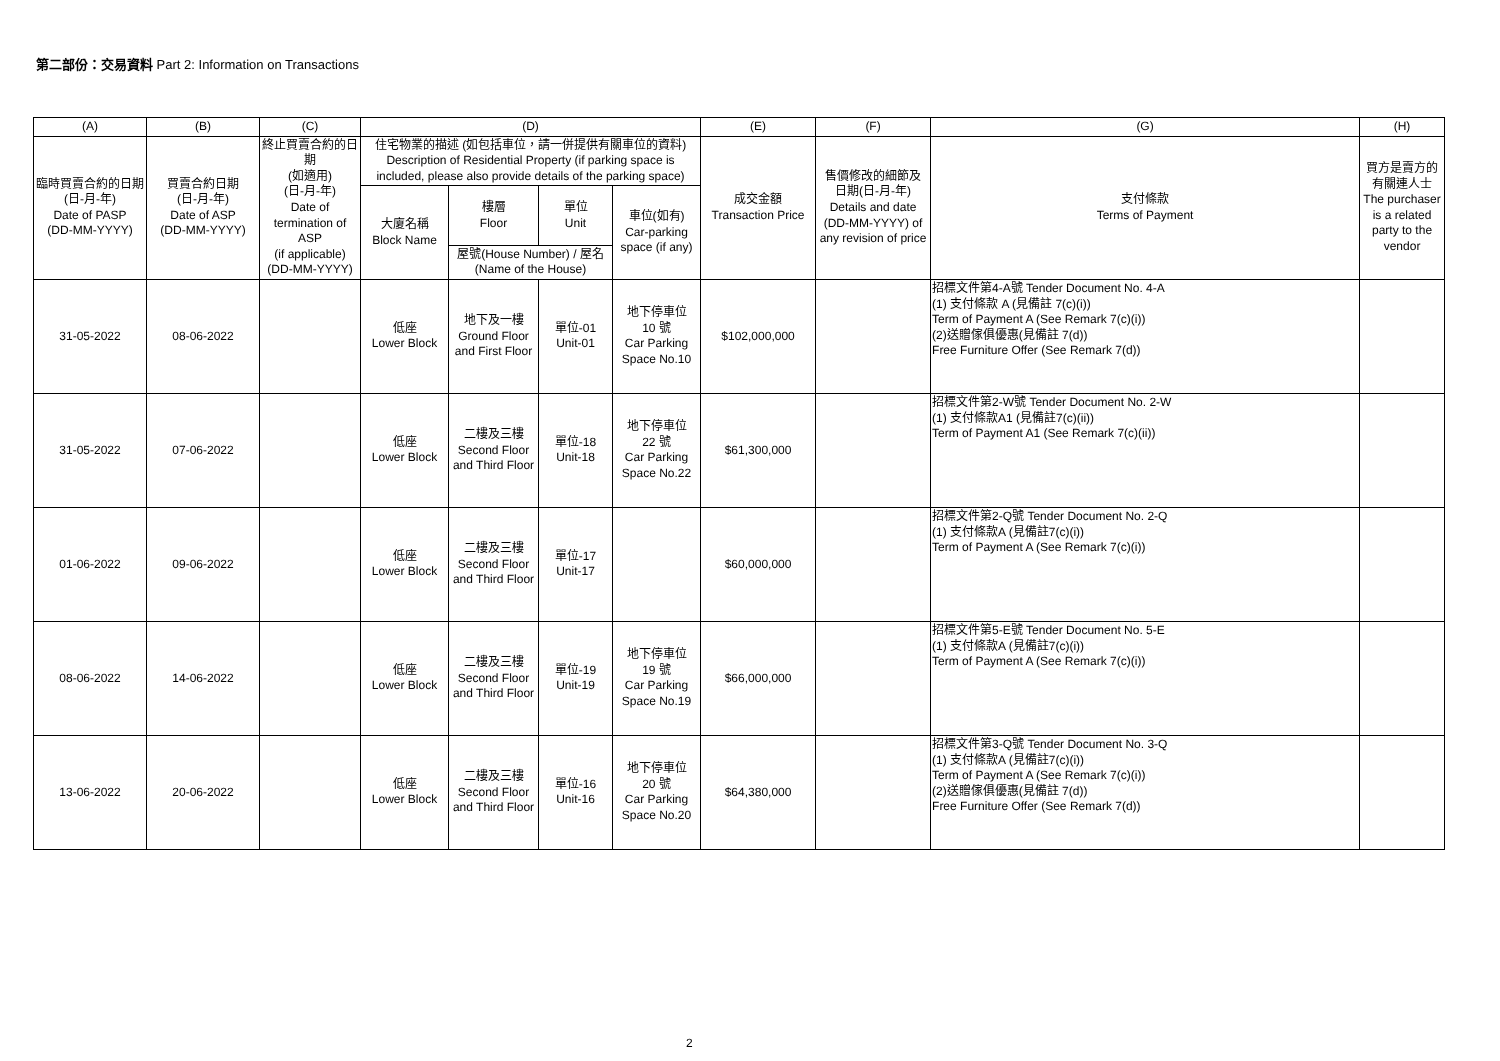第二部份：交易資料 Part 2: Information on Transactions
| (A) | (B) | (C) | (D) | | | | (E) | (F) | (G) | (H) |
| --- | --- | --- | --- | --- | --- | --- | --- | --- | --- | --- |
| 臨時買賣合約的日期 (日-月-年) Date of PASP (DD-MM-YYYY) | 買賣合約日期 (日-月-年) Date of ASP (DD-MM-YYYY) | 終止買賣合約的日期 (如適用) (日-月-年) Date of termination of ASP (if applicable) (DD-MM-YYYY) | 住宅物業的描述 (如包括車位，請一併提供有關車位的資料) Description of Residential Property (if parking space is included, please also provide details of the parking space) | | | | 成交金額 Transaction Price | 售價修改的細節及 日期(日-月-年) Details and date (DD-MM-YYYY) of any revision of price | 支付條款 Terms of Payment | 買方是賣方的有關連人士 The purchaser is a related party to the vendor |
| | | | 大廈名稱 Block Name | 樓層 Floor | 單位 Unit | 車位(如有) Car-parking space (if any) | | | | |
| | | | | 屋號(House Number) / 屋名(Name of the House) | | | | | | |
| 31-05-2022 | 08-06-2022 | | 低座 Lower Block | 地下及一樓 Ground Floor and First Floor | 單位-01 Unit-01 | 地下停車位 10 號 Car Parking Space No.10 | $102,000,000 | | 招標文件第4-A號 Tender Document No. 4-A (1) 支付條款 A (見備註 7(c)(i)) Term of Payment A (See Remark 7(c)(i)) (2)送贈傢俱優惠(見備註 7(d)) Free Furniture Offer (See Remark 7(d)) | |
| 31-05-2022 | 07-06-2022 | | 低座 Lower Block | 二樓及三樓 Second Floor and Third Floor | 單位-18 Unit-18 | 地下停車位 22 號 Car Parking Space No.22 | $61,300,000 | | 招標文件第2-W號 Tender Document No. 2-W (1) 支付條款A1 (見備註7(c)(ii)) Term of Payment A1 (See Remark 7(c)(ii)) | |
| 01-06-2022 | 09-06-2022 | | 低座 Lower Block | 二樓及三樓 Second Floor and Third Floor | 單位-17 Unit-17 | | $60,000,000 | | 招標文件第2-Q號 Tender Document No. 2-Q (1) 支付條款A (見備註7(c)(i)) Term of Payment A (See Remark 7(c)(i)) | |
| 08-06-2022 | 14-06-2022 | | 低座 Lower Block | 二樓及三樓 Second Floor and Third Floor | 單位-19 Unit-19 | 地下停車位 19 號 Car Parking Space No.19 | $66,000,000 | | 招標文件第5-E號 Tender Document No. 5-E (1) 支付條款A (見備註7(c)(i)) Term of Payment A (See Remark 7(c)(i)) | |
| 13-06-2022 | 20-06-2022 | | 低座 Lower Block | 二樓及三樓 Second Floor and Third Floor | 單位-16 Unit-16 | 地下停車位 20 號 Car Parking Space No.20 | $64,380,000 | | 招標文件第3-Q號 Tender Document No. 3-Q (1) 支付條款A (見備註7(c)(i)) Term of Payment A (See Remark 7(c)(i)) (2)送贈傢俱優惠(見備註 7(d)) Free Furniture Offer (See Remark 7(d)) | |
2